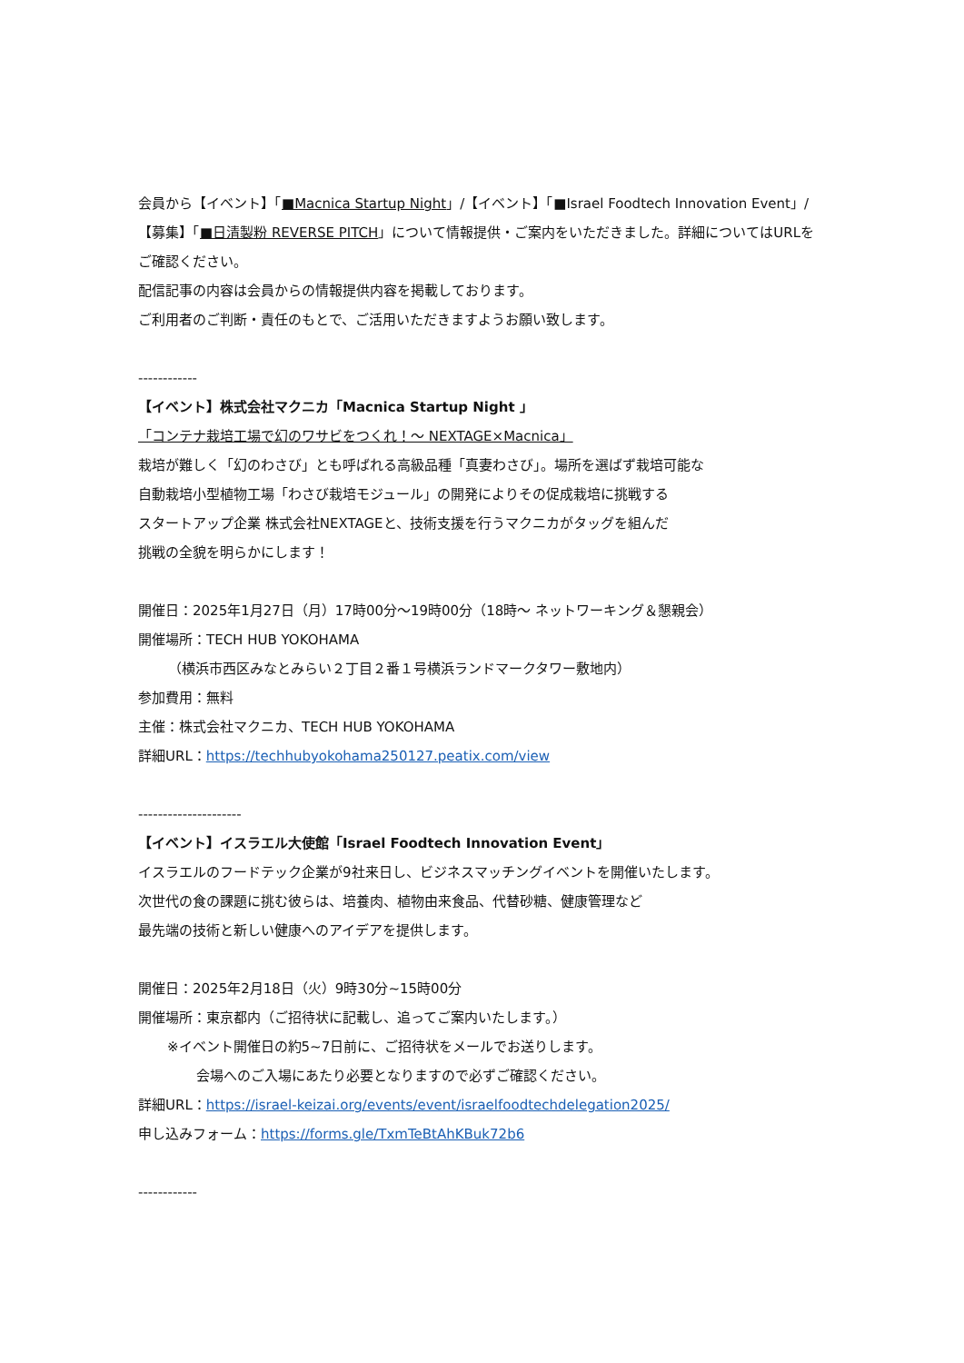会員から【イベント】「■Macnica Startup Night」/【イベント】「■Israel Foodtech Innovation Event」/【募集】「■日清製粉 REVERSE PITCH」について情報提供・ご案内をいただきました。詳細についてはURLをご確認ください。
配信記事の内容は会員からの情報提供内容を掲載しております。
ご利用者のご判断・責任のもとで、ご活用いただきますようお願い致します。
------------
【イベント】株式会社マクニカ「Macnica Startup Night 」
「コンテナ栽培工場で幻のワサビをつくれ！～ NEXTAGE×Macnica」
栽培が難しく「幻のわさび」とも呼ばれる高級品種「真妻わさび」。場所を選ばず栽培可能な
自動栽培小型植物工場「わさび栽培モジュール」の開発によりその促成栽培に挑戦する
スタートアップ企業 株式会社NEXTAGEと、技術支援を行うマクニカがタッグを組んだ
挑戦の全貌を明らかにします！
開催日：2025年1月27日（月）17時00分～19時00分（18時～ ネットワーキング＆懇親会）
開催場所：TECH HUB YOKOHAMA
（横浜市西区みなとみらい２丁目２番１号横浜ランドマークタワー敷地内）
参加費用：無料
主催：株式会社マクニカ、TECH HUB YOKOHAMA
詳細URL：https://techhubyokohama250127.peatix.com/view
---------------------
【イベント】イスラエル大使館「Israel Foodtech Innovation Event」
イスラエルのフードテック企業が9社来日し、ビジネスマッチングイベントを開催いたします。
次世代の食の課題に挑む彼らは、培養肉、植物由来食品、代替砂糖、健康管理など
最先端の技術と新しい健康へのアイデアを提供します。
開催日：2025年2月18日（火）9時30分~15時00分
開催場所：東京都内（ご招待状に記載し、追ってご案内いたします。）
※イベント開催日の約5~7日前に、ご招待状をメールでお送りします。
会場へのご入場にあたり必要となりますので必ずご確認ください。
詳細URL：https://israel-keizai.org/events/event/israelfoodtechdelegation2025/
申し込みフォーム：https://forms.gle/TxmTeBtAhKBuk72b6
------------